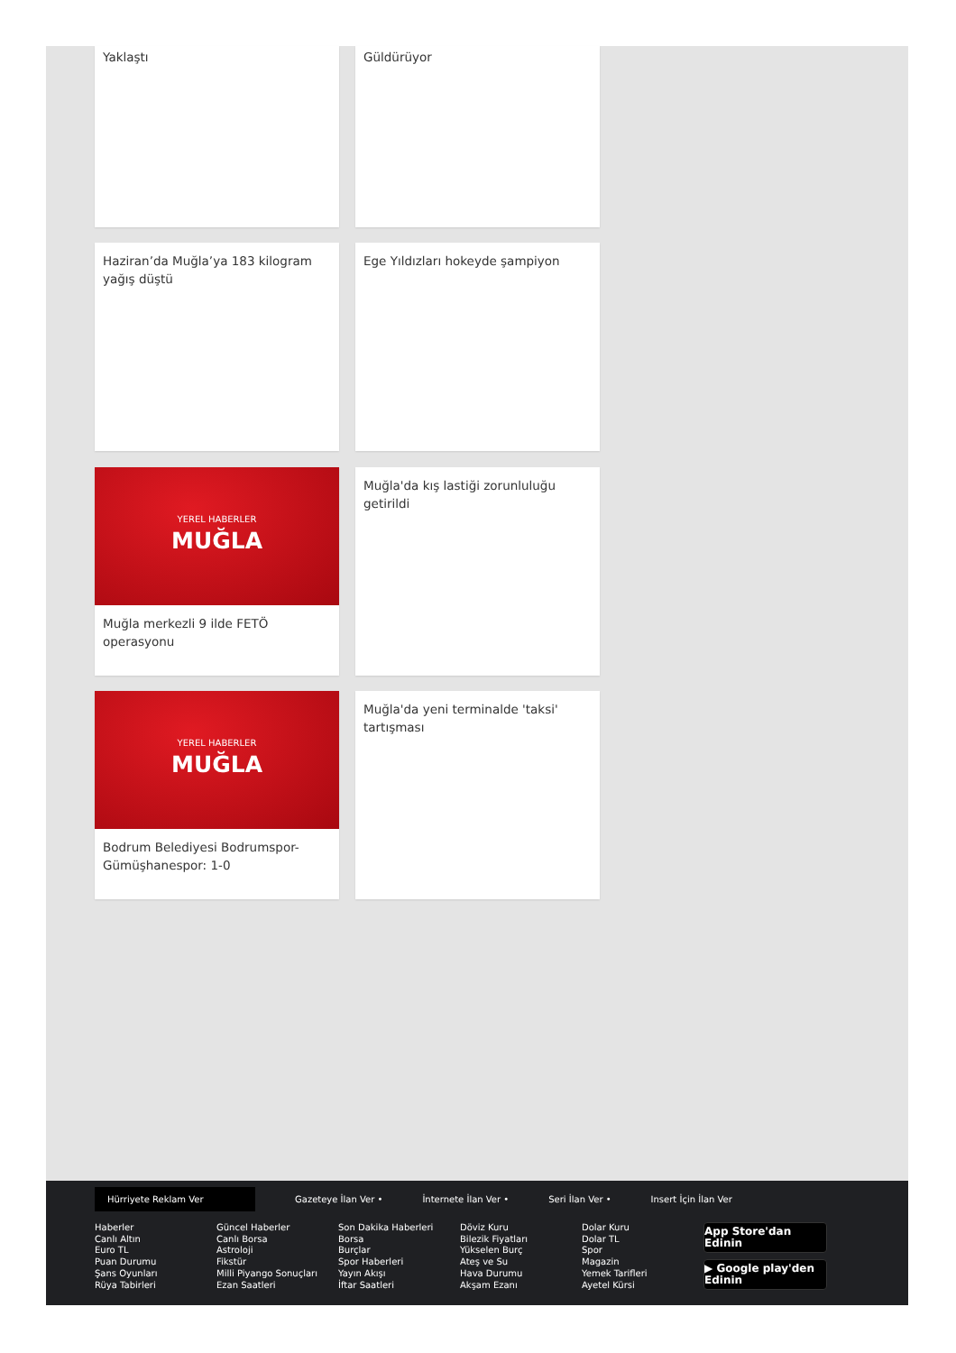Yaklaştı Güldürüyor
Haziran’da Muğla’ya 183 kilogram yağış düştü
Ege Yıldızları hokeyde şampiyon
YEREL HABERLER
MUĞLA
Muğla merkezli 9 ilde FETÖ operasyonu
Muğla'da kış lastiği zorunluluğu getirildi
YEREL HABERLER
MUĞLA
Bodrum Belediyesi Bodrumspor-Gümüşhanespor: 1-0
Muğla'da yeni terminalde 'taksi' tartışması
Hürriyete Reklam Ver
Gazeteye İlan Ver • İnternete İlan Ver • Seri İlan Ver • Insert İçin İlan Ver
Haberler
Canlı Altın
Euro TL
Puan Durumu
Şans Oyunları
Rüya Tabirleri
Güncel Haberler
Canlı Borsa
Astroloji
Fikstür
Milli Piyango Sonuçları
Ezan Saatleri
Son Dakika Haberleri
Borsa
Burçlar
Spor Haberleri
Yayın Akışı
İftar Saatleri
Döviz Kuru
Bilezik Fiyatları
Yükselen Burç
Ateş ve Su
Hava Durumu
Akşam Ezanı
Dolar Kuru
Dolar TL
Spor
Magazin
Yemek Tarifleri
Ayetel Kürsi
App Store'dan Edinin
▶ Google play'den Edinin